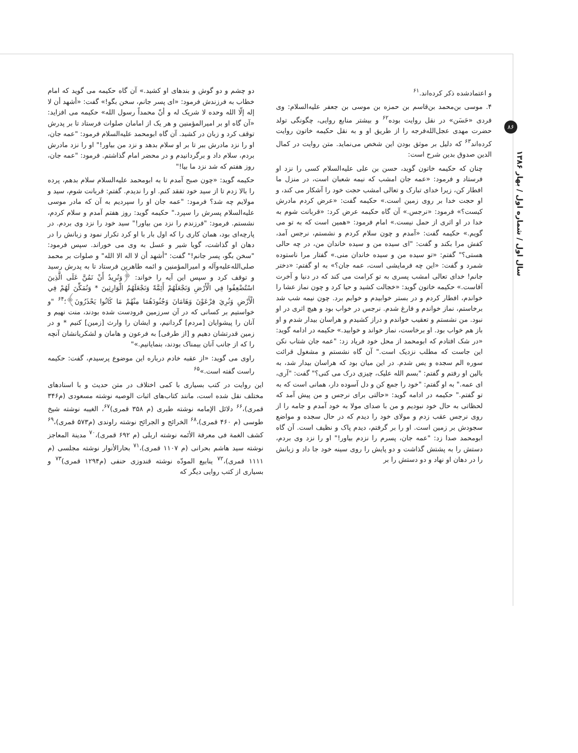۸۶
سال اول / شماره اول / بهار ۱۳۸۶
و اعتمادشده ذکر کرده‌اند.<sup>۶۱</sup>
۴. موسی بن‌محمد بن‌قاسم بن حمزه بن موسی بن جعفر علیه‌السلام: وی فردی «حَسَن» در نقل روایت بوده<sup>۶۲</sup> و بیشتر منابع روایی، چگونگی تولد حضرت مهدی عجل‌الله‌فرجه را از طریق او و به نقل حکیمه خاتون روایت کرده‌اند<sup>۶۳</sup> که دلیل بر موثق بودن این شخص می‌نماید. متن روایت در کمال الدین صدوق بدین شرح است:
چنان که حکیمه خاتون گوید، حسن بن علی علیه‌السلام کسی را نزد او فرستاد و فرمود: «عمه جان امشب که نیمه شعبان است، در منزل ما افطار کن، زیرا خدای تبارک و تعالی امشب حجت خود را آشکار می کند، و او حجت خدا بر روی زمین است.» حکیمه گفت: «عرض کردم مادرش کیست؟» فرمود: «نرجس.» آن گاه حکیمه عرض کرد: «قربانت شوم به خدا در او اثری از حمل نیست.» امام فرمود: «همین است که به تو می گویم.» حکیمه گفت: «آمدم و چون سلام کردم و نشستم، نرجس آمد، کفش مرا بکند و گفت: "ای سیده من و سیده خاندان من، در چه حالی هستی؟" گفتم: «تو سیده من و سیده خاندان منی.» گفتار مرا ناستوده شمرد و گفت: «این چه فرمایشی است، عمه جان؟» به او گفتم: «دختر جانم! خدای تعالی امشب پسری به تو کرامت می کند که در دنیا و آخرت آقاست.» حکیمه خاتون گوید: «خجالت کشید و حیا کرد و چون نماز عشا را خواندم، افطار کردم و در بستر خوابیدم و خوابم برد. چون نیمه شب شد برخاستم، نماز خواندم و فارغ شدم. نرجس در خواب بود و هیچ اثری در او نبود. من نشستم و تعقیب خواندم و دراز کشیدم و هراسان بیدار شدم و او باز هم خواب بود. او برخاست، نماز خواند و خوابید.» حکیمه در ادامه گوید: «در شک افتادم که ابومحمد از محل خود فریاد زد: "عمه جان شتاب نکن این جاست که مطلب نزدیک است." آن گاه نشستم و مشغول قرائت سوره الم سجده و یس شدم. در این میان بود که هراسان بیدار شد، به بالین او رفتم و گفتم: "بسم الله علیک، چیزی درک می کنی؟" گفت: "آری، ای عمه." به او گفتم: "خود را جمع کن و دل آسوده دار، همانی است که به تو گفتم." حکیمه در ادامه گوید: «حالتی برای نرجس و من پیش آمد که لحظاتی به حال خود نبودیم و من با صدای مولا به خود آمدم و جامه را از روی نرجس عقب زدم و مولای خود را دیدم که در حال سجده و مواضع سجودش بر زمین است. او را بر گرفتم، دیدم پاک و نظیف است. آن گاه ابومحمد صدا زد: "عمه جان، پسرم را نزدم بیاور!" او را نزد وی بردم، دستش را به پشتش گذاشت و دو پایش را روی سینه خود جا داد و زبانش را در دهان او نهاد و دو دستش را بر
دو چشم و دو گوش و بندهای او کشید.» آن گاه حکیمه می گوید که امام خطاب به فرزندش فرمود: «ای پسر جانم، سخن بگو!» گفت: «أشهد أن لا إله إلّا الله وحده لا شریک له و أنّ محمداً رسول الله» حکیمه می افزاید: «آن گاه او بر امیرالمؤمنین و هر یک از امامان صلوات فرستاد تا بر پدرش توقف کرد و زبان در کشید. آن گاه ابومحمد علیه‌السلام فرمود: "عمه جان، او را نزد مادرش ببر تا بر او سلام بدهد و نزد من بیاور!" او را نزد مادرش بردم، سلام داد و برگردانیدم و در محضر امام گذاشتم. فرمود: "عمه جان، روز هفتم که شد نزد ما بیا!"
حکیمه گوید: «چون صبح آمدم تا به ابومحمد علیه‌السلام سلام بدهم، پرده را بالا زدم تا از سید خود تفقد کنم. او را ندیدم. گفتم: قربانت شوم، سید و مولایم چه شد؟ فرمود: "عمه جان او را سپردیم به آن که مادر موسی علیه‌السلام پسرش را سپرد." حکیمه گوید: روز هفتم آمدم و سلام کردم، نشستم. فرمود: "فرزندم را نزد من بیاور!" سید خود را نزد وی بردم. در پارچه‌ای بود، همان کاری را که اول بار با او کرد تکرار نمود و زبانش را در دهان او گذاشت، گویا شیر و عسل به وی می خوراند. سپس فرمود: "سخن بگو، پسر جانم!" گفت: "أشهد أن لا اله الا الله" و صلوات بر محمد صلی‌الله‌علیه‌وآله و امیرالمؤمنین و ائمه طاهرین فرستاد تا به پدرش رسید و توقف کرد و سپس این آیه را خواند: ﴿وَنُرِيدُ أَنْ نَمُنَّ عَلَى الَّذِينَ اسْتُضْعِفُوا فِي الْأَرْضِ وَنَجْعَلَهُمْ أَئِمَّةً وَنَجْعَلَهُمُ الْوَارِثِينَ * وَنُمَكِّنَ لَهُمْ فِي الْأَرْضِ وَنُرِيَ فِرْعَوْنَ وَهَامَانَ وَجُنُودَهُمَا مِنْهُمْ مَا كَانُوا يَحْذَرُونَ﴾؛<sup>۶۴</sup> "و خواستیم بر کسانی که در آن سرزمین فرودست شده بودند، منت نهیم و آنان را پیشوایان [مردم] گردانیم، و ایشان را وارث [زمین] کنیم * و در زمین قدرتشان دهیم و [از طرفی] به فرعون و هامان و لشکریانشان آنچه را که از جانب آنان بیمناک بودند، بنمایانیم.»"
راوی می گوید: «از عقبه خادم درباره این موضوع پرسیدم، گفت: حکیمه راست گفته است.»<sup>۶۵</sup>
این روایت در کتب بسیاری با کمی اختلاف در متن حدیث و با اسنادهای مختلف نقل شده است، مانند کتاب‌های اثبات الوصیه نوشته مسعودی (م۳۴۶ قمری)،<sup>۶۶</sup> دلائل الإمامه نوشته طبری (م ۳۵۸ قمری)<sup>۶۷</sup>، الغیبه نوشته شیخ طوسی (م ۴۶۰ قمری)،<sup>۶۸</sup> الخرائج و الجرائح نوشته راوندی (م۵۷۳ قمری)،<sup>۶۹</sup> کشف الغمة فی معرفة الأئمه نوشته اربلی (م ۶۹۲ قمری)،<sup>۷۰</sup> مدینة المعاجز نوشته سید هاشم بحرانی (م ۱۱۰۷ قمری)،<sup>۷۱</sup> بحارالأنوار نوشته مجلسی (م ۱۱۱۱ قمری)،<sup>۷۲</sup> ینابیع المودّه نوشته قندوزی حنفی (م۱۲۹۴ قمری)<sup>۷۳</sup> و بسیاری از کتب روایی دیگر که